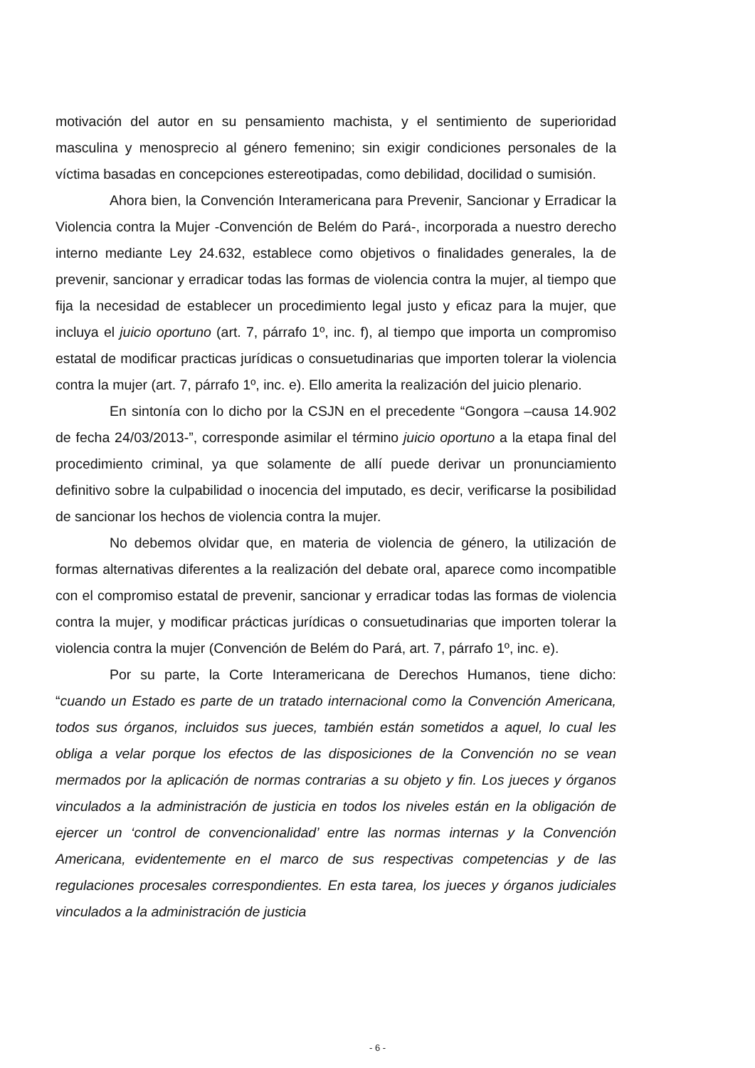motivación del autor en su pensamiento machista, y el sentimiento de superioridad masculina y menosprecio al género femenino; sin exigir condiciones personales de la víctima basadas en concepciones estereotipadas, como debilidad, docilidad o sumisión.
Ahora bien, la Convención Interamericana para Prevenir, Sancionar y Erradicar la Violencia contra la Mujer -Convención de Belém do Pará-, incorporada a nuestro derecho interno mediante Ley 24.632, establece como objetivos o finalidades generales, la de prevenir, sancionar y erradicar todas las formas de violencia contra la mujer, al tiempo que fija la necesidad de establecer un procedimiento legal justo y eficaz para la mujer, que incluya el juicio oportuno (art. 7, párrafo 1º, inc. f), al tiempo que importa un compromiso estatal de modificar practicas jurídicas o consuetudinarias que importen tolerar la violencia contra la mujer (art. 7, párrafo 1º, inc. e). Ello amerita la realización del juicio plenario.
En sintonía con lo dicho por la CSJN en el precedente “Gongora –causa 14.902 de fecha 24/03/2013-”, corresponde asimilar el término juicio oportuno a la etapa final del procedimiento criminal, ya que solamente de allí puede derivar un pronunciamiento definitivo sobre la culpabilidad o inocencia del imputado, es decir, verificarse la posibilidad de sancionar los hechos de violencia contra la mujer.
No debemos olvidar que, en materia de violencia de género, la utilización de formas alternativas diferentes a la realización del debate oral, aparece como incompatible con el compromiso estatal de prevenir, sancionar y erradicar todas las formas de violencia contra la mujer, y modificar prácticas jurídicas o consuetudinarias que importen tolerar la violencia contra la mujer (Convención de Belém do Pará, art. 7, párrafo 1º, inc. e).
Por su parte, la Corte Interamericana de Derechos Humanos, tiene dicho: “cuando un Estado es parte de un tratado internacional como la Convención Americana, todos sus órganos, incluidos sus jueces, también están sometidos a aquel, lo cual les obliga a velar porque los efectos de las disposiciones de la Convención no se vean mermados por la aplicación de normas contrarias a su objeto y fin. Los jueces y órganos vinculados a la administración de justicia en todos los niveles están en la obligación de ejercer un ‘control de convencionalidad’ entre las normas internas y la Convención Americana, evidentemente en el marco de sus respectivas competencias y de las regulaciones procesales correspondientes. En esta tarea, los jueces y órganos judiciales vinculados a la administración de justicia
- 6 -